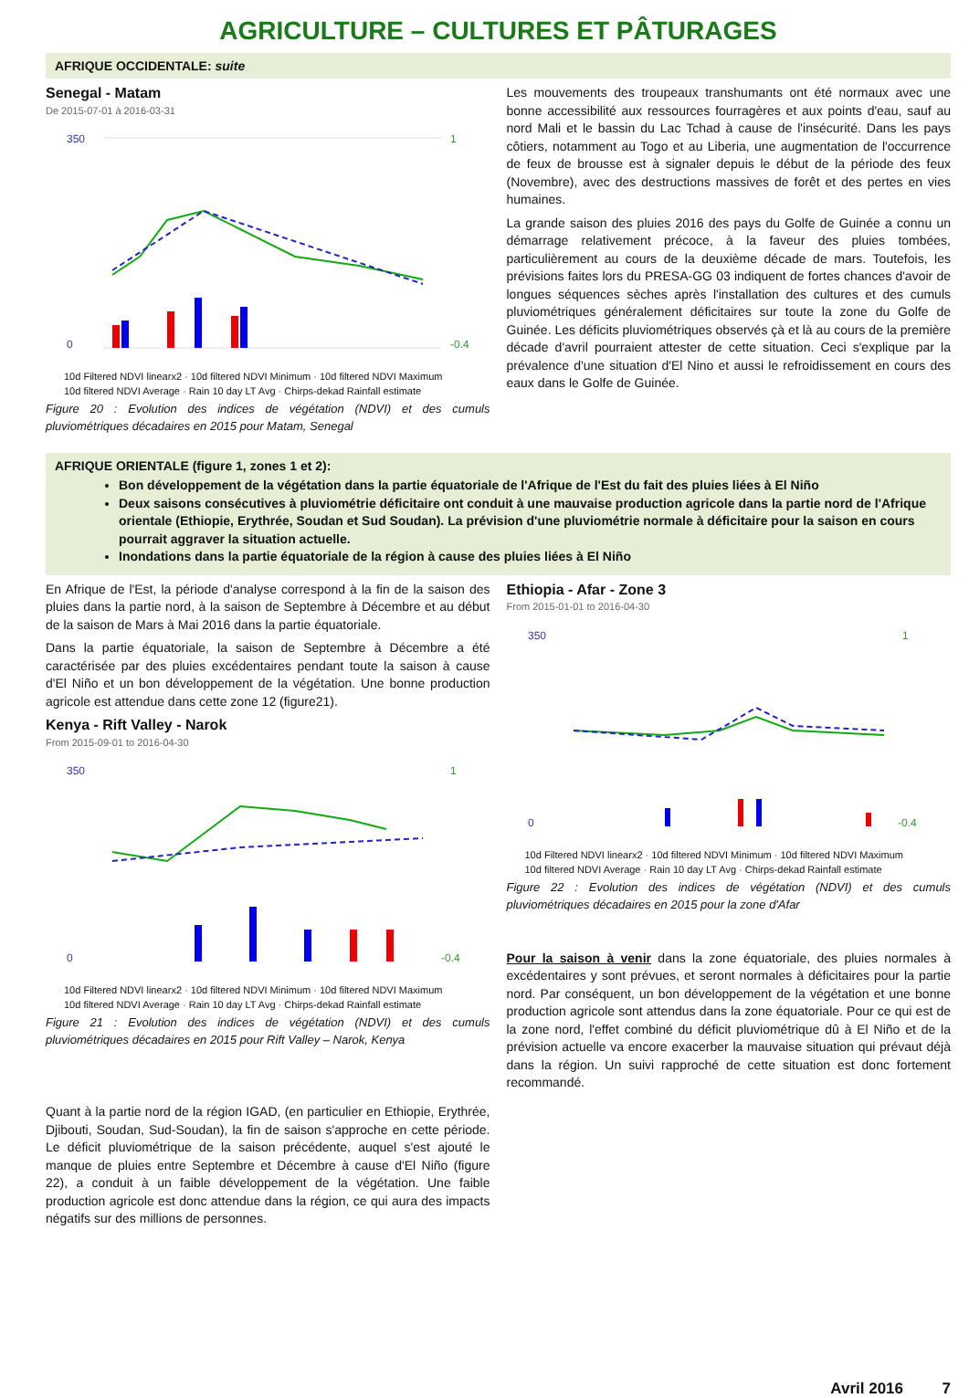AGRICULTURE – CULTURES ET PÂTURAGES
AFRIQUE OCCIDENTALE: suite
Senegal - Matam
De 2015-07-01 à 2016-03-31
350
0
1
-0.4
10d Filtered NDVI linearx2 · 10d filtered NDVI Minimum · 10d filtered NDVI Maximum
10d filtered NDVI Average · Rain 10 day LT Avg · Chirps-dekad Rainfall estimate
Figure 20 : Evolution des indices de végétation (NDVI) et des cumuls pluviométriques décadaires en 2015 pour Matam, Senegal
Les mouvements des troupeaux transhumants ont été normaux avec une bonne accessibilité aux ressources fourragères et aux points d'eau, sauf au nord Mali et le bassin du Lac Tchad à cause de l'insécurité. Dans les pays côtiers, notamment au Togo et au Liberia, une augmentation de l'occurrence de feux de brousse est à signaler depuis le début de la période des feux (Novembre), avec des destructions massives de forêt et des pertes en vies humaines.
La grande saison des pluies 2016 des pays du Golfe de Guinée a connu un démarrage relativement précoce, à la faveur des pluies tombées, particulièrement au cours de la deuxième décade de mars. Toutefois, les prévisions faites lors du PRESA-GG 03 indiquent de fortes chances d'avoir de longues séquences sèches après l'installation des cultures et des cumuls pluviométriques généralement déficitaires sur toute la zone du Golfe de Guinée. Les déficits pluviométriques observés çà et là au cours de la première décade d'avril pourraient attester de cette situation. Ceci s'explique par la prévalence d'une situation d'El Nino et aussi le refroidissement en cours des eaux dans le Golfe de Guinée.
AFRIQUE ORIENTALE (figure 1, zones 1 et 2):
Bon développement de la végétation dans la partie équatoriale de l'Afrique de l'Est du fait des pluies liées à El Niño
Deux saisons consécutives à pluviométrie déficitaire ont conduit à une mauvaise production agricole dans la partie nord de l'Afrique orientale (Ethiopie, Erythrée, Soudan et Sud Soudan). La prévision d'une pluviométrie normale à déficitaire pour la saison en cours pourrait aggraver la situation actuelle.
Inondations dans la partie équatoriale de la région à cause des pluies liées à El Niño
En Afrique de l'Est, la période d'analyse correspond à la fin de la saison des pluies dans la partie nord, à la saison de Septembre à Décembre et au début de la saison de Mars à Mai 2016 dans la partie équatoriale.
Dans la partie équatoriale, la saison de Septembre à Décembre a été caractérisée par des pluies excédentaires pendant toute la saison à cause d'El Niño et un bon développement de la végétation. Une bonne production agricole est attendue dans cette zone 12 (figure21).
Kenya - Rift Valley - Narok
From 2015-09-01 to 2016-04-30
350
0
1
-0.4
10d Filtered NDVI linearx2 · 10d filtered NDVI Minimum · 10d filtered NDVI Maximum
10d filtered NDVI Average · Rain 10 day LT Avg · Chirps-dekad Rainfall estimate
Figure 21 : Evolution des indices de végétation (NDVI) et des cumuls pluviométriques décadaires en 2015 pour Rift Valley – Narok, Kenya
Quant à la partie nord de la région IGAD, (en particulier en Ethiopie, Erythrée, Djibouti, Soudan, Sud-Soudan), la fin de saison s'approche en cette période. Le déficit pluviométrique de la saison précédente, auquel s'est ajouté le manque de pluies entre Septembre et Décembre à cause d'El Niño (figure 22), a conduit à un faible développement de la végétation. Une faible production agricole est donc attendue dans la région, ce qui aura des impacts négatifs sur des millions de personnes.
Ethiopia - Afar - Zone 3
From 2015-01-01 to 2016-04-30
350
0
1
-0.4
10d Filtered NDVI linearx2 · 10d filtered NDVI Minimum · 10d filtered NDVI Maximum
10d filtered NDVI Average · Rain 10 day LT Avg · Chirps-dekad Rainfall estimate
Figure 22 : Evolution des indices de végétation (NDVI) et des cumuls pluviométriques décadaires en 2015 pour la zone d'Afar
Pour la saison à venir dans la zone équatoriale, des pluies normales à excédentaires y sont prévues, et seront normales à déficitaires pour la partie nord. Par conséquent, un bon développement de la végétation et une bonne production agricole sont attendus dans la zone équatoriale. Pour ce qui est de la zone nord, l'effet combiné du déficit pluviométrique dû à El Niño et de la prévision actuelle va encore exacerber la mauvaise situation qui prévaut déjà dans la région. Un suivi rapproché de cette situation est donc fortement recommandé.
Avril 2016 7